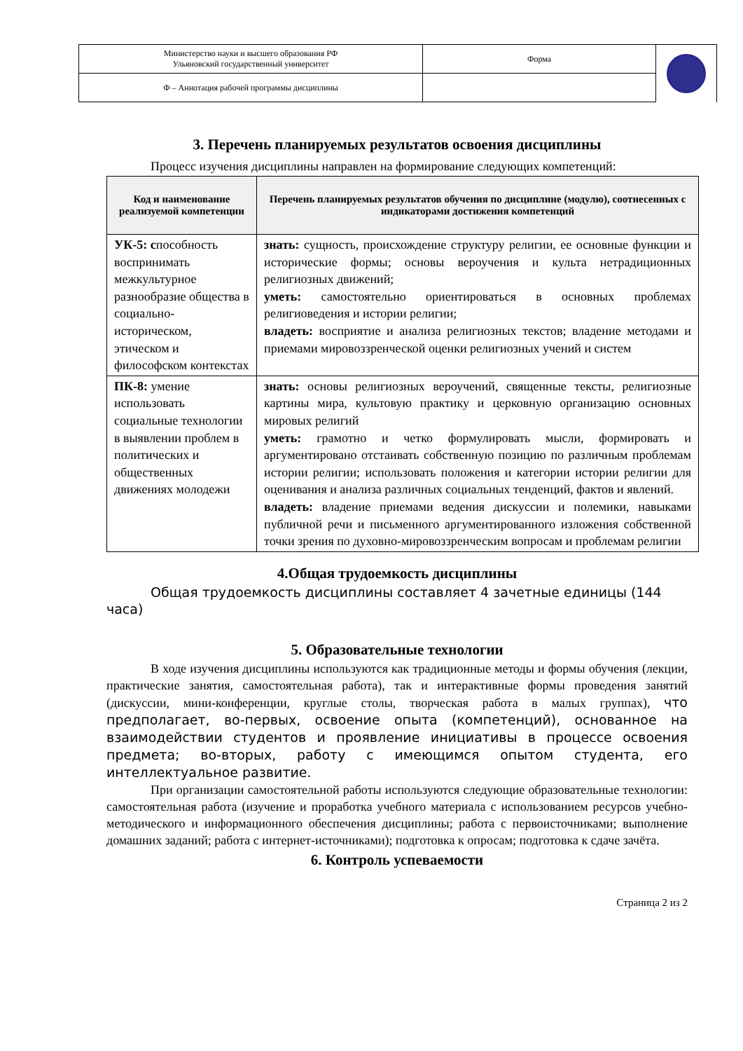| Министерство науки и высшего образования РФ Ульяновский государственный университет | Форма | |
| Ф – Аннотация рабочей программы дисциплины | | |
3. Перечень планируемых результатов освоения дисциплины
Процесс изучения дисциплины направлен на формирование следующих компетенций:
| Код и наименование реализуемой компетенции | Перечень планируемых результатов обучения по дисциплине (модулю), соотнесенных с индикаторами достижения компетенций |
| --- | --- |
| УК-5: с пособность воспринимать межкультурное разнообразие общества в социально-историческом, этическом и философском контекстах | знать: сущность, происхождение структуру религии, ее основные функции и исторические формы; основы вероучения и культа нетрадиционных религиозных движений; уметь: самостоятельно ориентироваться в основных проблемах религиоведения и истории религии; владеть: восприятие и анализа религиозных текстов; владение методами и приемами мировоззренческой оценки религиозных учений и систем |
| ПК-8: умение использовать социальные технологии в выявлении проблем в политических и общественных движениях молодежи | знать: основы религиозных вероучений, священные тексты, религиозные картины мира, культовую практику и церковную организацию основных мировых религий уметь: грамотно и четко формулировать мысли, формировать и аргументировано отстаивать собственную позицию по различным проблемам истории религии; использовать положения и категории истории религии для оценивания и анализа различных социальных тенденций, фактов и явлений. владеть: владение приемами ведения дискуссии и полемики, навыками публичной речи и письменного аргументированного изложения собственной точки зрения по духовно-мировоззренческим вопросам и проблемам религии |
4.Общая трудоемкость дисциплины
Общая трудоемкость дисциплины составляет 4 зачетные единицы (144 часа)
5. Образовательные технологии
В ходе изучения дисциплины используются как традиционные методы и формы обучения (лекции, практические занятия, самостоятельная работа), так и интерактивные формы проведения занятий (дискуссии, мини-конференции, круглые столы, творческая работа в малых группах), что предполагает, во-первых, освоение опыта (компетенций), основанное на взаимодействии студентов и проявление инициативы в процессе освоения предмета; во-вторых, работу с имеющимся опытом студента, его интеллектуальное развитие.
При организации самостоятельной работы используются следующие образовательные технологии: самостоятельная работа (изучение и проработка учебного материала с использованием ресурсов учебно-методического и информационного обеспечения дисциплины; работа с первоисточниками; выполнение домашних заданий; работа с интернет-источниками); подготовка к опросам; подготовка к сдаче зачёта.
6. Контроль успеваемости
Страница 2 из 2